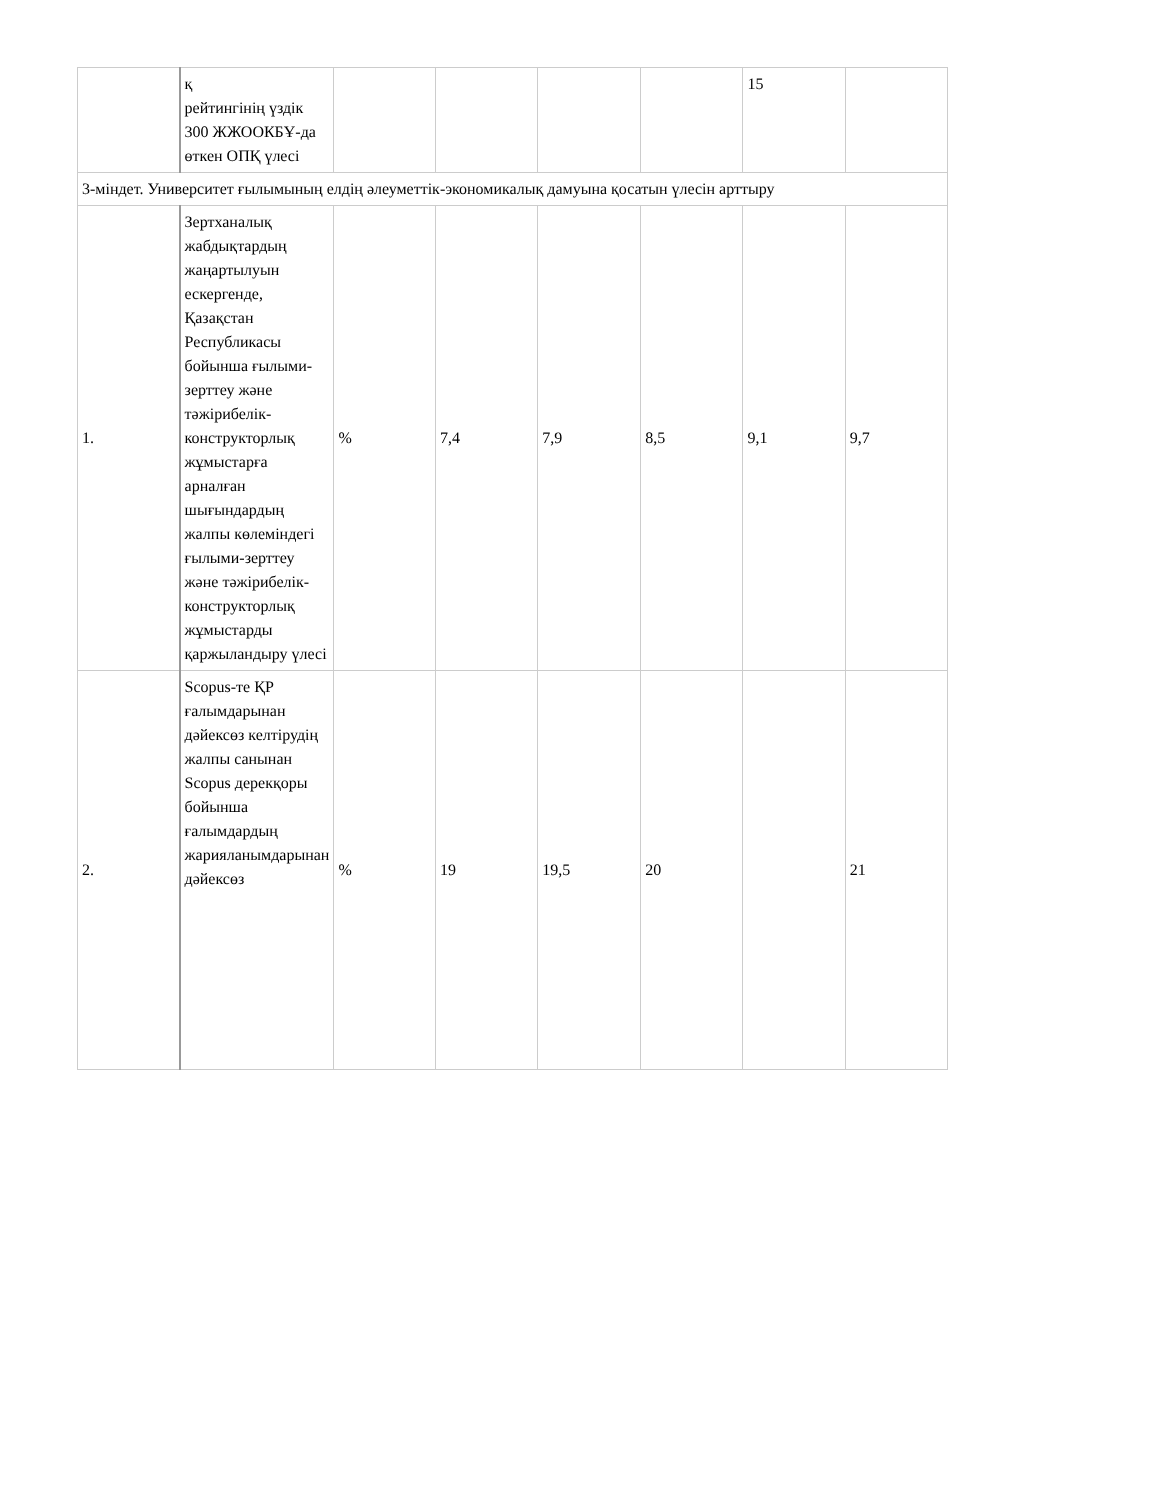| | қ рейтингінің үздік 300 ЖЖООКБҰ-да өткен ОПҚ үлесі | | | | | 15 | |
| 3-міндет. Университет ғылымының елдің әлеуметтік-экономикалық дамуына қосатын үлесін арттыру | | | | | | | |
| 1. | Зертханалық жабдықтардың жаңартылуын ескергенде, Қазақстан Республикасы бойынша ғылыми-зерттеу және тәжірибелік-конструкторлық жұмыстарға арналған шығындардың жалпы көлеміндегі ғылыми-зерттеу және тәжірибелік-конструкторлық жұмыстарды қаржыландыру үлесі | % | 7,4 | 7,9 | 8,5 | 9,1 | 9,7 |
| 2. | Scopus-те ҚР ғалымдарынан дәйексөз келтірудің жалпы санынан Scopus дерекқоры бойынша ғалымдардың жарияланымдарынан дәйексөз | % | 19 | 19,5 | 20 | | 21 |